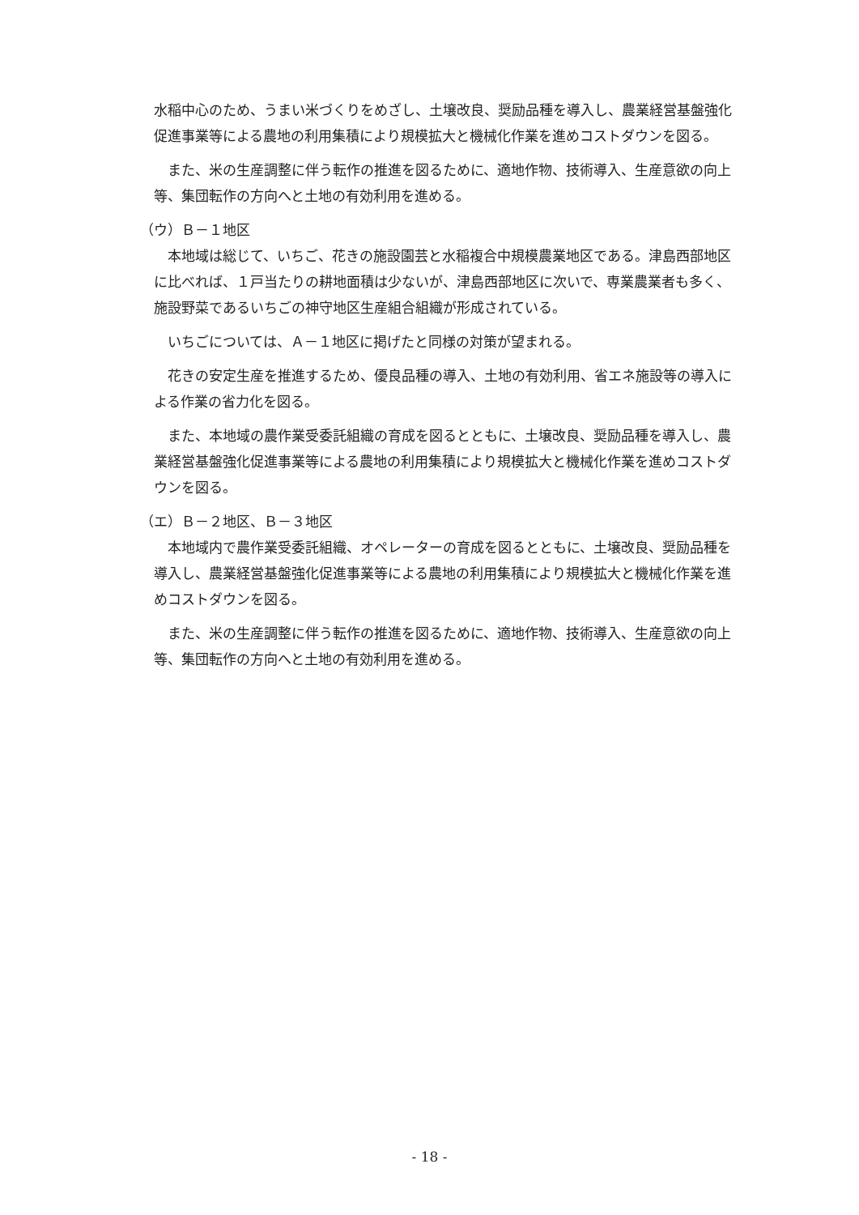水稲中心のため、うまい米づくりをめざし、土壌改良、奨励品種を導入し、農業経営基盤強化促進事業等による農地の利用集積により規模拡大と機械化作業を進めコストダウンを図る。
また、米の生産調整に伴う転作の推進を図るために、適地作物、技術導入、生産意欲の向上等、集団転作の方向へと土地の有効利用を進める。
（ウ）Ｂ－１地区
本地域は総じて、いちご、花きの施設園芸と水稲複合中規模農業地区である。津島西部地区に比べれば、１戸当たりの耕地面積は少ないが、津島西部地区に次いで、専業農業者も多く、施設野菜であるいちごの神守地区生産組合組織が形成されている。
いちごについては、Ａ－１地区に掲げたと同様の対策が望まれる。
花きの安定生産を推進するため、優良品種の導入、土地の有効利用、省エネ施設等の導入による作業の省力化を図る。
また、本地域の農作業受委託組織の育成を図るとともに、土壌改良、奨励品種を導入し、農業経営基盤強化促進事業等による農地の利用集積により規模拡大と機械化作業を進めコストダウンを図る。
（エ）Ｂ－２地区、Ｂ－３地区
本地域内で農作業受委託組織、オペレーターの育成を図るとともに、土壌改良、奨励品種を導入し、農業経営基盤強化促進事業等による農地の利用集積により規模拡大と機械化作業を進めコストダウンを図る。
また、米の生産調整に伴う転作の推進を図るために、適地作物、技術導入、生産意欲の向上等、集団転作の方向へと土地の有効利用を進める。
- 18 -